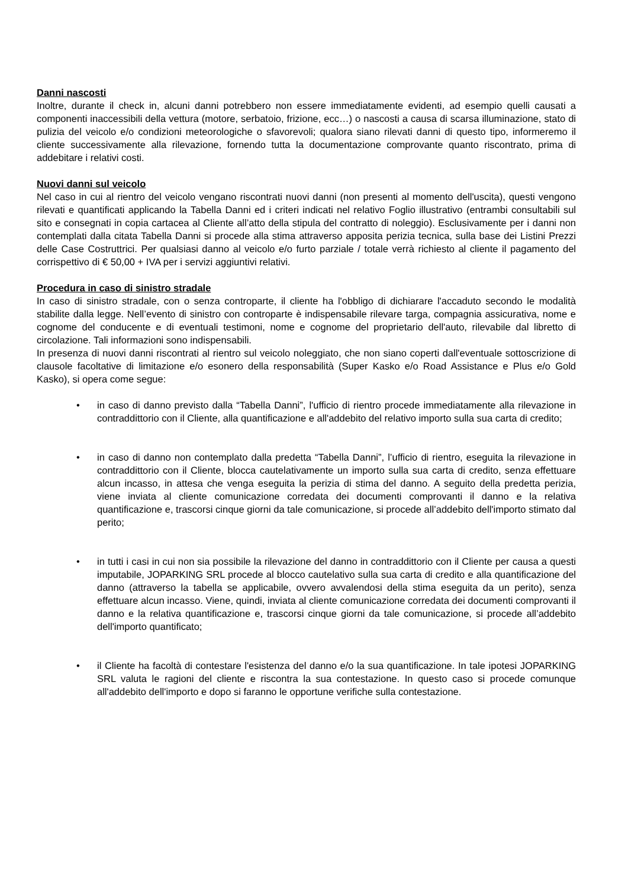Danni nascosti
Inoltre, durante il check in, alcuni danni potrebbero non essere immediatamente evidenti, ad esempio quelli causati a componenti inaccessibili della vettura (motore, serbatoio, frizione, ecc…) o nascosti a causa di scarsa illuminazione, stato di pulizia del veicolo e/o condizioni meteorologiche o sfavorevoli; qualora siano rilevati danni di questo tipo, informeremo il cliente successivamente alla rilevazione, fornendo tutta la documentazione comprovante quanto riscontrato, prima di addebitare i relativi costi.
Nuovi danni sul veicolo
Nel caso in cui al rientro del veicolo vengano riscontrati nuovi danni (non presenti al momento dell'uscita), questi vengono rilevati e quantificati applicando la Tabella Danni ed i criteri indicati nel relativo Foglio illustrativo (entrambi consultabili sul sito e consegnati in copia cartacea al Cliente all’atto della stipula del contratto di noleggio). Esclusivamente per i danni non contemplati dalla citata Tabella Danni si procede alla stima attraverso apposita perizia tecnica, sulla base dei Listini Prezzi delle Case Costruttrici. Per qualsiasi danno al veicolo e/o furto parziale / totale verrà richiesto al cliente il pagamento del corrispettivo di € 50,00 + IVA per i servizi aggiuntivi relativi.
Procedura in caso di sinistro stradale
In caso di sinistro stradale, con o senza controparte, il cliente ha l'obbligo di dichiarare l'accaduto secondo le modalità stabilite dalla legge. Nell’evento di sinistro con controparte è indispensabile rilevare targa, compagnia assicurativa, nome e cognome del conducente e di eventuali testimoni, nome e cognome del proprietario dell'auto, rilevabile dal libretto di circolazione. Tali informazioni sono indispensabili.
In presenza di nuovi danni riscontrati al rientro sul veicolo noleggiato, che non siano coperti dall'eventuale sottoscrizione di clausole facoltative di limitazione e/o esonero della responsabilità (Super Kasko e/o Road Assistance e Plus e/o Gold Kasko), si opera come segue:
• in caso di danno previsto dalla “Tabella Danni”, l'ufficio di rientro procede immediatamente alla rilevazione in contraddittorio con il Cliente, alla quantificazione e all'addebito del relativo importo sulla sua carta di credito;
• in caso di danno non contemplato dalla predetta “Tabella Danni”, l’ufficio di rientro, eseguita la rilevazione in contraddittorio con il Cliente, blocca cautelativamente un importo sulla sua carta di credito, senza effettuare alcun incasso, in attesa che venga eseguita la perizia di stima del danno. A seguito della predetta perizia, viene inviata al cliente comunicazione corredata dei documenti comprovanti il danno e la relativa quantificazione e, trascorsi cinque giorni da tale comunicazione, si procede all’addebito dell'importo stimato dal perito;
• in tutti i casi in cui non sia possibile la rilevazione del danno in contraddittorio con il Cliente per causa a questi imputabile, JOPARKING SRL procede al blocco cautelativo sulla sua carta di credito e alla quantificazione del danno (attraverso la tabella se applicabile, ovvero avvalendosi della stima eseguita da un perito), senza effettuare alcun incasso. Viene, quindi, inviata al cliente comunicazione corredata dei documenti comprovanti il danno e la relativa quantificazione e, trascorsi cinque giorni da tale comunicazione, si procede all’addebito dell'importo quantificato;
• il Cliente ha facoltà di contestare l'esistenza del danno e/o la sua quantificazione. In tale ipotesi JOPARKING SRL valuta le ragioni del cliente e riscontra la sua contestazione. In questo caso si procede comunque all'addebito dell'importo e dopo si faranno le opportune verifiche sulla contestazione.